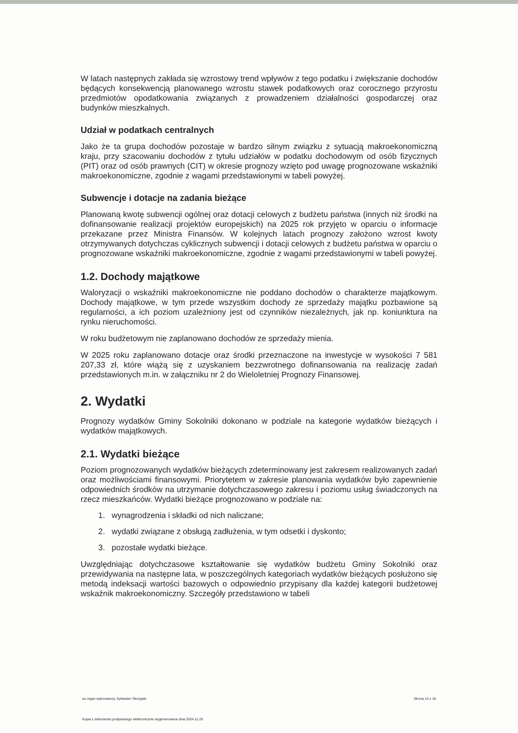W latach następnych zakłada się wzrostowy trend wpływów z tego podatku i zwiększanie dochodów będących konsekwencją planowanego wzrostu stawek podatkowych oraz corocznego przyrostu przedmiotów opodatkowania związanych z prowadzeniem działalności gospodarczej oraz budynków mieszkalnych.
Udział w podatkach centralnych
Jako że ta grupa dochodów pozostaje w bardzo silnym związku z sytuacją makroekonomiczną kraju, przy szacowaniu dochodów z tytułu udziałów w podatku dochodowym od osób fizycznych (PIT) oraz od osób prawnych (CIT) w okresie prognozy wzięto pod uwagę prognozowane wskaźniki makroekonomiczne, zgodnie z wagami przedstawionymi w tabeli powyżej.
Subwencje i dotacje na zadania bieżące
Planowaną kwotę subwencji ogólnej oraz dotacji celowych z budżetu państwa (innych niż środki na dofinansowanie realizacji projektów europejskich) na 2025 rok przyjęto w oparciu o informacje przekazane przez Ministra Finansów. W kolejnych latach prognozy założono wzrost kwoty otrzymywanych dotychczas cyklicznych subwencji i dotacji celowych z budżetu państwa w oparciu o prognozowane wskaźniki makroekonomiczne, zgodnie z wagami przedstawionymi w tabeli powyżej.
1.2. Dochody majątkowe
Waloryzacji o wskaźniki makroekonomiczne nie poddano dochodów o charakterze majątkowym. Dochody majątkowe, w tym przede wszystkim dochody ze sprzedaży majątku pozbawione są regularności, a ich poziom uzależniony jest od czynników niezależnych, jak np. koniunktura na rynku nieruchomości.
W roku budżetowym nie zaplanowano dochodów ze sprzedaży mienia.
W 2025 roku zaplanowano dotacje oraz środki przeznaczone na inwestycje w wysokości 7 581 207,33 zł, które wiążą się z uzyskaniem bezzwrotnego dofinansowania na realizację zadań przedstawionych m.in. w załączniku nr 2 do Wieloletniej Prognozy Finansowej.
2. Wydatki
Prognozy wydatków Gminy Sokolniki dokonano w podziale na kategorie wydatków bieżących i wydatków majątkowych.
2.1. Wydatki bieżące
Poziom prognozowanych wydatków bieżących zdeterminowany jest zakresem realizowanych zadań oraz możliwościami finansowymi. Priorytetem w zakresie planowania wydatków było zapewnienie odpowiednich środków na utrzymanie dotychczasowego zakresu i poziomu usług świadczonych na rzecz mieszkańców. Wydatki bieżące prognozowano w podziale na:
1. wynagrodzenia i składki od nich naliczane;
2. wydatki związane z obsługą zadłużenia, w tym odsetki i dyskonto;
3. pozostałe wydatki bieżące.
Uwzględniając dotychczasowe kształtowanie się wydatków budżetu Gminy Sokolniki oraz przewidywania na następne lata, w poszczególnych kategoriach wydatków bieżących posłużono się metodą indeksacji wartości bazowych o odpowiednio przypisany dla każdej kategorii budżetowej wskaźnik makroekonomiczny. Szczegóły przedstawiono w tabeli
za organ wykonawczy Sylwester Skrzypek Strona 14 z 18
Kopia z dokumentu podpisanego elektronicznie wygenerowana dnia 2024.11.25